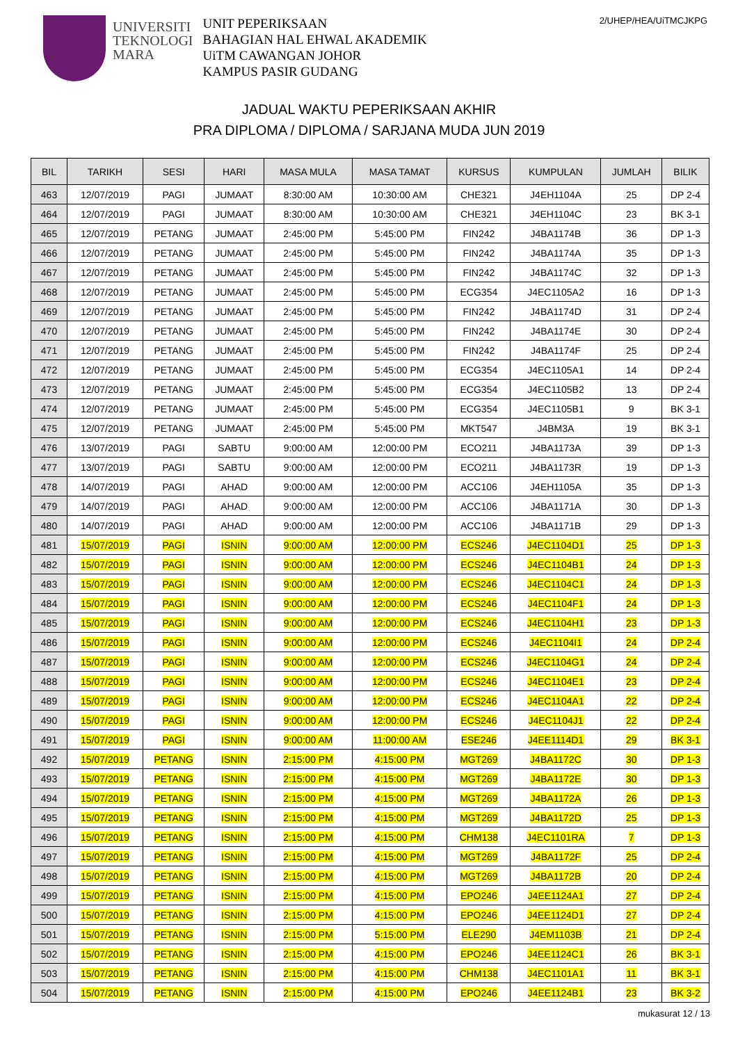UNIVERSITI
TEKNOLOGI
MARA
UNIT PEPERIKSAAN
BAHAGIAN HAL EHWAL AKADEMIK
UiTM CAWANGAN JOHOR
KAMPUS PASIR GUDANG
2/UHEP/HEA/UiTMCJKPG
JADUAL WAKTU PEPERIKSAAN AKHIR
PRA DIPLOMA / DIPLOMA / SARJANA MUDA JUN 2019
| BIL | TARIKH | SESI | HARI | MASA MULA | MASA TAMAT | KURSUS | KUMPULAN | JUMLAH | BILIK |
| --- | --- | --- | --- | --- | --- | --- | --- | --- | --- |
| 463 | 12/07/2019 | PAGI | JUMAAT | 8:30:00 AM | 10:30:00 AM | CHE321 | J4EH1104A | 25 | DP 2-4 |
| 464 | 12/07/2019 | PAGI | JUMAAT | 8:30:00 AM | 10:30:00 AM | CHE321 | J4EH1104C | 23 | BK 3-1 |
| 465 | 12/07/2019 | PETANG | JUMAAT | 2:45:00 PM | 5:45:00 PM | FIN242 | J4BA1174B | 36 | DP 1-3 |
| 466 | 12/07/2019 | PETANG | JUMAAT | 2:45:00 PM | 5:45:00 PM | FIN242 | J4BA1174A | 35 | DP 1-3 |
| 467 | 12/07/2019 | PETANG | JUMAAT | 2:45:00 PM | 5:45:00 PM | FIN242 | J4BA1174C | 32 | DP 1-3 |
| 468 | 12/07/2019 | PETANG | JUMAAT | 2:45:00 PM | 5:45:00 PM | ECG354 | J4EC1105A2 | 16 | DP 1-3 |
| 469 | 12/07/2019 | PETANG | JUMAAT | 2:45:00 PM | 5:45:00 PM | FIN242 | J4BA1174D | 31 | DP 2-4 |
| 470 | 12/07/2019 | PETANG | JUMAAT | 2:45:00 PM | 5:45:00 PM | FIN242 | J4BA1174E | 30 | DP 2-4 |
| 471 | 12/07/2019 | PETANG | JUMAAT | 2:45:00 PM | 5:45:00 PM | FIN242 | J4BA1174F | 25 | DP 2-4 |
| 472 | 12/07/2019 | PETANG | JUMAAT | 2:45:00 PM | 5:45:00 PM | ECG354 | J4EC1105A1 | 14 | DP 2-4 |
| 473 | 12/07/2019 | PETANG | JUMAAT | 2:45:00 PM | 5:45:00 PM | ECG354 | J4EC1105B2 | 13 | DP 2-4 |
| 474 | 12/07/2019 | PETANG | JUMAAT | 2:45:00 PM | 5:45:00 PM | ECG354 | J4EC1105B1 | 9 | BK 3-1 |
| 475 | 12/07/2019 | PETANG | JUMAAT | 2:45:00 PM | 5:45:00 PM | MKT547 | J4BM3A | 19 | BK 3-1 |
| 476 | 13/07/2019 | PAGI | SABTU | 9:00:00 AM | 12:00:00 PM | ECO211 | J4BA1173A | 39 | DP 1-3 |
| 477 | 13/07/2019 | PAGI | SABTU | 9:00:00 AM | 12:00:00 PM | ECO211 | J4BA1173R | 19 | DP 1-3 |
| 478 | 14/07/2019 | PAGI | AHAD | 9:00:00 AM | 12:00:00 PM | ACC106 | J4EH1105A | 35 | DP 1-3 |
| 479 | 14/07/2019 | PAGI | AHAD | 9:00:00 AM | 12:00:00 PM | ACC106 | J4BA1171A | 30 | DP 1-3 |
| 480 | 14/07/2019 | PAGI | AHAD | 9:00:00 AM | 12:00:00 PM | ACC106 | J4BA1171B | 29 | DP 1-3 |
| 481 | 15/07/2019 | PAGI | ISNIN | 9:00:00 AM | 12:00:00 PM | ECS246 | J4EC1104D1 | 25 | DP 1-3 |
| 482 | 15/07/2019 | PAGI | ISNIN | 9:00:00 AM | 12:00:00 PM | ECS246 | J4EC1104B1 | 24 | DP 1-3 |
| 483 | 15/07/2019 | PAGI | ISNIN | 9:00:00 AM | 12:00:00 PM | ECS246 | J4EC1104C1 | 24 | DP 1-3 |
| 484 | 15/07/2019 | PAGI | ISNIN | 9:00:00 AM | 12:00:00 PM | ECS246 | J4EC1104F1 | 24 | DP 1-3 |
| 485 | 15/07/2019 | PAGI | ISNIN | 9:00:00 AM | 12:00:00 PM | ECS246 | J4EC1104H1 | 23 | DP 1-3 |
| 486 | 15/07/2019 | PAGI | ISNIN | 9:00:00 AM | 12:00:00 PM | ECS246 | J4EC1104I1 | 24 | DP 2-4 |
| 487 | 15/07/2019 | PAGI | ISNIN | 9:00:00 AM | 12:00:00 PM | ECS246 | J4EC1104G1 | 24 | DP 2-4 |
| 488 | 15/07/2019 | PAGI | ISNIN | 9:00:00 AM | 12:00:00 PM | ECS246 | J4EC1104E1 | 23 | DP 2-4 |
| 489 | 15/07/2019 | PAGI | ISNIN | 9:00:00 AM | 12:00:00 PM | ECS246 | J4EC1104A1 | 22 | DP 2-4 |
| 490 | 15/07/2019 | PAGI | ISNIN | 9:00:00 AM | 12:00:00 PM | ECS246 | J4EC1104J1 | 22 | DP 2-4 |
| 491 | 15/07/2019 | PAGI | ISNIN | 9:00:00 AM | 11:00:00 AM | ESE246 | J4EE1114D1 | 29 | BK 3-1 |
| 492 | 15/07/2019 | PETANG | ISNIN | 2:15:00 PM | 4:15:00 PM | MGT269 | J4BA1172C | 30 | DP 1-3 |
| 493 | 15/07/2019 | PETANG | ISNIN | 2:15:00 PM | 4:15:00 PM | MGT269 | J4BA1172E | 30 | DP 1-3 |
| 494 | 15/07/2019 | PETANG | ISNIN | 2:15:00 PM | 4:15:00 PM | MGT269 | J4BA1172A | 26 | DP 1-3 |
| 495 | 15/07/2019 | PETANG | ISNIN | 2:15:00 PM | 4:15:00 PM | MGT269 | J4BA1172D | 25 | DP 1-3 |
| 496 | 15/07/2019 | PETANG | ISNIN | 2:15:00 PM | 4:15:00 PM | CHM138 | J4EC1101RA | 7 | DP 1-3 |
| 497 | 15/07/2019 | PETANG | ISNIN | 2:15:00 PM | 4:15:00 PM | MGT269 | J4BA1172F | 25 | DP 2-4 |
| 498 | 15/07/2019 | PETANG | ISNIN | 2:15:00 PM | 4:15:00 PM | MGT269 | J4BA1172B | 20 | DP 2-4 |
| 499 | 15/07/2019 | PETANG | ISNIN | 2:15:00 PM | 4:15:00 PM | EPO246 | J4EE1124A1 | 27 | DP 2-4 |
| 500 | 15/07/2019 | PETANG | ISNIN | 2:15:00 PM | 4:15:00 PM | EPO246 | J4EE1124D1 | 27 | DP 2-4 |
| 501 | 15/07/2019 | PETANG | ISNIN | 2:15:00 PM | 5:15:00 PM | ELE290 | J4EM1103B | 21 | DP 2-4 |
| 502 | 15/07/2019 | PETANG | ISNIN | 2:15:00 PM | 4:15:00 PM | EPO246 | J4EE1124C1 | 26 | BK 3-1 |
| 503 | 15/07/2019 | PETANG | ISNIN | 2:15:00 PM | 4:15:00 PM | CHM138 | J4EC1101A1 | 11 | BK 3-1 |
| 504 | 15/07/2019 | PETANG | ISNIN | 2:15:00 PM | 4:15:00 PM | EPO246 | J4EE1124B1 | 23 | BK 3-2 |
mukasurat 12 / 13